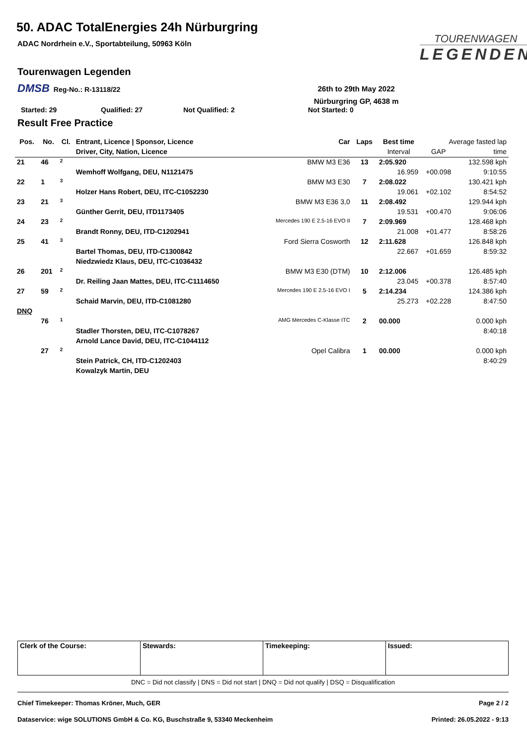50. ADAC TotalEnergies 24h Nürburgring
ADAC Nordrhein e.V., Sportabteilung, 50963 Köln
TOURENWAGEN
LEGENDEN
Tourenwagen Legenden
DMSB Reg-No.: R-13118/22
26th to 29th May 2022
Nürburgring GP, 4638 m
Started: 29 Qualified: 27 Not Qualified: 2 Not Started: 0
Result Free Practice
| Pos. | No. | Cl. | Entrant, Licence / Sponsor, Licence | Car | Laps | Best time | Average fasted lap | |
| --- | --- | --- | --- | --- | --- | --- | --- | --- |
| | | | Driver, City, Nation, Licence | | | Interval | GAP | time |
| 21 | 46 | 2 | | BMW M3 E36 | 13 | 2:05.920 | | 132.598 kph |
| | | | Wemhoff Wolfgang, DEU, N1121475 | | | 16.959 | +00.098 | 9:10:55 |
| 22 | 1 | 3 | | BMW M3 E30 | 7 | 2:08.022 | | 130.421 kph |
| | | | Holzer Hans Robert, DEU, ITC-C1052230 | | | 19.061 | +02.102 | 8:54:52 |
| 23 | 21 | 3 | | BMW M3 E36 3,0 | 11 | 2:08.492 | | 129.944 kph |
| | | | Günther Gerrit, DEU, ITD1173405 | | | 19.531 | +00.470 | 9:06:06 |
| 24 | 23 | 2 | | Mercedes 190 E 2.5-16 EVO II | 7 | 2:09.969 | | 128.468 kph |
| | | | Brandt Ronny, DEU, ITD-C1202941 | | | 21.008 | +01.477 | 8:58:26 |
| 25 | 41 | 3 | | Ford Sierra Cosworth | 12 | 2:11.628 | | 126.848 kph |
| | | | Bartel Thomas, DEU, ITD-C1300842 | | | 22.667 | +01.659 | 8:59:32 |
| | | | Niedzwiedz Klaus, DEU, ITC-C1036432 | | | | | |
| 26 | 201 | 2 | | BMW M3 E30 (DTM) | 10 | 2:12.006 | | 126.485 kph |
| | | | Dr. Reiling Jaan Mattes, DEU, ITC-C1114650 | | | 23.045 | +00.378 | 8:57:40 |
| 27 | 59 | 2 | | Mercedes 190 E 2.5-16 EVO I | 5 | 2:14.234 | | 124.386 kph |
| | | | Schaid Marvin, DEU, ITD-C1081280 | | | 25.273 | +02.228 | 8:47:50 |
| DNQ | | | | | | | | |
| | 76 | 1 | | AMG Mercedes C-Klasse ITC | 2 | 00.000 | | 0.000 kph |
| | | | Stadler Thorsten, DEU, ITC-C1078267 | | | | | 8:40:18 |
| | | | Arnold Lance David, DEU, ITC-C1044112 | | | | | |
| | 27 | 2 | | Opel Calibra | 1 | 00.000 | | 0.000 kph |
| | | | Stein Patrick, CH, ITD-C1202403 | | | | | 8:40:29 |
| | | | Kowalzyk Martin, DEU | | | | | |
| Clerk of the Course: | Stewards: | Timekeeping: | Issued: |
DNC = Did not classify | DNS = Did not start | DNQ = Did not qualify | DSQ = Disqualification
Chief Timekeeper: Thomas Kröner, Much, GER Page 2 / 2
Dataservice: wige SOLUTIONS GmbH & Co. KG, Buschstraße 9, 53340 Meckenheim Printed: 26.05.2022 - 9:13